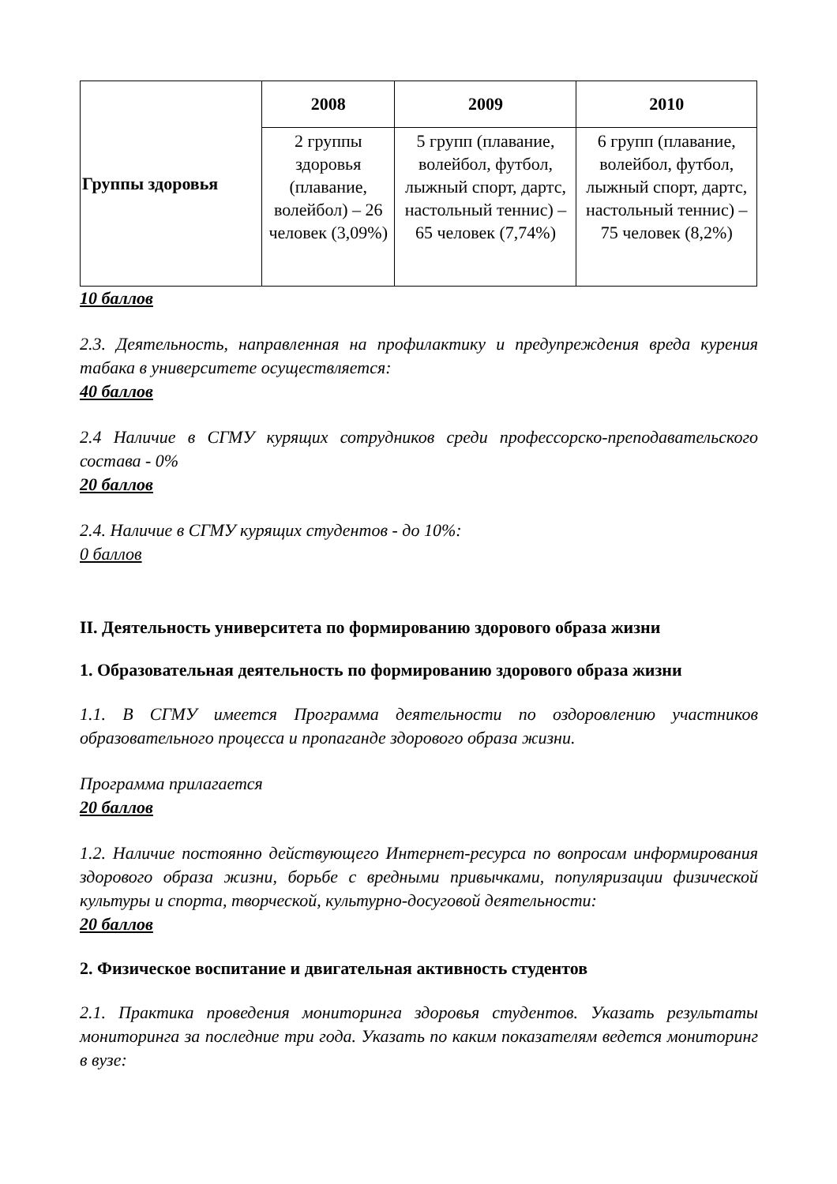| Группы здоровья | 2008 | 2009 | 2010 |
| | 2 группы здоровья (плавание, волейбол) – 26 человек (3,09%) | 5 групп (плавание, волейбол, футбол, лыжный спорт, дартс, настольный теннис) – 65 человек (7,74%) | 6 групп (плавание, волейбол, футбол, лыжный спорт, дартс, настольный теннис) – 75 человек (8,2%) |
10 баллов
2.3. Деятельность, направленная на профилактику и предупреждения вреда курения табака в университете осуществляется:
40 баллов
2.4 Наличие в СГМУ курящих сотрудников среди профессорско-преподавательского состава - 0%
20 баллов
2.4. Наличие в СГМУ курящих студентов - до 10%:
0 баллов
II. Деятельность университета по формированию здорового образа жизни
1. Образовательная деятельность по формированию здорового образа жизни
1.1. В СГМУ имеется Программа деятельности по оздоровлению участников образовательного процесса и пропаганде здорового образа жизни.
Программа прилагается
20 баллов
1.2. Наличие постоянно действующего Интернет-ресурса по вопросам информирования здорового образа жизни, борьбе с вредными привычками, популяризации физической культуры и спорта, творческой, культурно-досуговой деятельности:
20 баллов
2. Физическое воспитание и двигательная активность студентов
2.1. Практика проведения мониторинга здоровья студентов. Указать результаты мониторинга за последние три года. Указать по каким показателям ведется мониторинг в вузе: